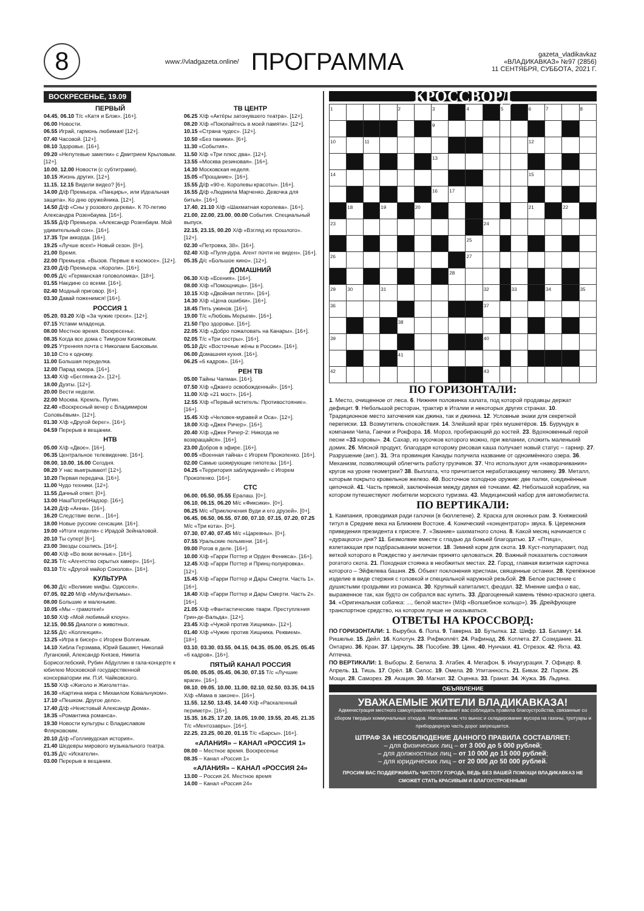8
www://vladgazeta.online/
ПРОГРАММА
gazeta_vladikavkaz
«ВЛАДИКАВКАЗ» №97 (2856)
11 СЕНТЯБРЯ, СУББОТА, 2021 Г.
ВОСКРЕСЕНЬЕ, 19.09
ПЕРВЫЙ
04.45, 06.10 Т/с «Катя и Блэк». [16+].
06.00 Новости.
06.55 Играй, гармонь любимая! [12+].
07.40 Часовой. [12+].
08.10 Здоровье. [16+].
09.20 «Непутевые заметки» с Дмитрием Крыловым. [12+].
10.00, 12.00 Новости (с субтитрами).
10.15 Жизнь других. [12+].
11.15, 12.15 Видели видео? [6+].
14.00 Д/ф Премьера. «Панцирь», или Идеальная защита». Ко дню оружейника. [12+].
14.50 Д/ф «Сны у розового дерева». К 70-летию Александра Розенбаума. [16+].
15.55 Д/ф Премьера. «Александр Розенбаум. Мой удивительный сон». [16+].
17.35 Три аккорда. [16+].
19.25 «Лучше всех!» Новый сезон. [0+].
21.00 Время.
22.00 Премьера. «Вызов. Первые в космосе». [12+].
23.00 Д/ф Премьера. «Короли». [16+].
00.05 Д/с «Германская головоломка». [18+].
01.55 Наедине со всеми. [16+].
02.40 Модный приговор. [6+].
03.30 Давай поженимся! [16+].
РОССИЯ 1
05.20, 03.20 Х/ф «За чужие грехи». [12+].
07.15 Устами младенца.
08.00 Местное время. Воскресенье.
08.35 Когда все дома с Тимуром Кизяковым.
09.25 Утренняя почта с Николаем Басковым.
10.10 Сто к одному.
11.00 Большая переделка.
12.00 Парад юмора. [16+].
13.40 Х/ф «Беглянка-2». [12+].
18.00 Дуэты. [12+].
20.00 Вести недели.
22.00 Москва. Кремль. Путин.
22.40 «Воскресный вечер с Владимиром Соловьёвым». [12+].
01.30 Х/ф «Другой берег». [16+].
04.59 Перерыв в вещании.
НТВ
05.00 Х/ф «Двое». [16+].
06.35 Центральное телевидение. [16+].
08.00, 10.00, 16.00 Сегодня.
08.20 У нас выигрывают! [12+].
10.20 Первая передача. [16+].
11.00 Чудо техники. [12+].
11.55 Дачный ответ. [0+].
13.00 НашПотребНадзор. [16+].
14.20 Д/ф «Анна». [16+].
16.20 Следствие вели... [16+].
18.00 Новые русские сенсации. [16+].
19.00 «Итоги недели» с Ирадой Зейналовой.
20.10 Ты супер! [6+].
23.00 Звезды сошлись. [16+].
00.40 Х/ф «Во веки вечные». [16+].
02.35 Т/с «Агентство скрытых камер». [16+].
03.10 Т/с «Другой майор Соколов». [16+].
КУЛЬТУРА
06.30 Д/с «Великие мифы. Одиссея».
07.05, 02.20 М/ф «Мультфильмы».
08.00 Большие и маленькие.
10.05 «Мы – грамотеи!»
10.50 Х/ф «Мой любимый клоун».
12.15, 00.55 Диалоги о животных.
12.55 Д/с «Коллекция».
13.25 «Игра в бисер» с Игорем Волгиным.
14.10 Хибла Герзмава, Юрий Башмет, Николай Луганский, Александр Князев, Никита Борисоглебский, Рубин Абдуллин в гала-концерте к юбилею Московской государственной консерватории им. П.И. Чайковского.
15.50 Х/ф «Жиголо и Жиголетта».
16.30 «Картина мира с Михаилом Ковальчуком».
17.10 «Пешком. Другое дело».
17.40 Д/ф «Неистовый Александр Дюма».
18.35 «Романтика романса».
19.30 Новости культуры с Владиславом Флярковским.
20.10 Д/ф «Голливудская история».
21.40 Шедевры мирового музыкального театра.
01.35 Д/с «Искатели».
03.00 Перерыв в вещании.
ТВ ЦЕНТР
06.25 Х/ф «Актёры затонувшего театра». [12+].
08.20 Х/ф «Покопайтесь в моей памяти». [12+].
10.15 «Страна чудес». [12+].
10.50 «Без паники». [6+].
11.30 «События».
11.50 Х/ф «Три плюс два». [12+].
13.55 «Москва резиновая». [16+].
14.30 Московская неделя.
15.05 «Прощание». [16+].
15.55 Д/ф «90-е. Королевы красоты». [16+].
16.55 Д/ф «Людмила Марченко. Девочка для битья». [16+].
17.40, 21.10 Х/ф «Шахматная королева». [16+].
21.00, 22.00, 23.00, 00.00 События. Специальный выпуск.
22.15, 23.15, 00.20 Х/ф «Взгляд из прошлого». [12+].
02.30 «Петровка, 38». [16+].
02.40 Х/ф «Пуля-дура. Агент почти не виден». [16+].
05.35 Д/с «Большое кино». [12+].
ДОМАШНИЙ
06.30 Х/ф «Есения». [16+].
08.00 Х/ф «Помощница». [16+].
10.15 Х/ф «Двойная петля». [16+].
14.30 Х/ф «Цена ошибки». [16+].
18.45 Пять ужинов. [16+].
19.00 Т/с «Любовь Мерьем». [16+].
21.50 Про здоровье. [16+].
22.05 Х/ф «Добро пожаловать на Канары». [16+].
02.05 Т/с «Три сестры». [16+].
05.10 Д/с «Восточные жёны в России». [16+].
06.00 Домашняя кухня. [16+].
06.25 «6 кадров». [16+].
РЕН ТВ
05.00 Тайны Чапман. [16+].
07.50 Х/ф «Джанго освобожденный». [16+].
11.00 Х/ф «21 мост». [16+].
12.55 Х/ф «Первый мститель: Противостояние». [16+].
15.45 Х/ф «Человек-муравей и Оса». [12+].
18.00 Х/ф «Джек Ричер». [16+].
20.40 Х/ф «Джек Ричер-2: Никогда не возвращайся». [16+].
23.00 Добров в эфире. [16+].
00.05 «Военная тайна» с Игорем Прокопенко. [16+].
02.00 Самые шокирующие гипотезы. [16+].
04.25 «Территория заблуждений» с Игорем Прокопенко. [16+].
СТС
06.00, 05.50, 05.55 Ералаш. [0+].
06.10, 06.15, 06.20 М/с «Фиксики». [0+].
06.25 М/с «Приключения Вуди и его друзей». [0+].
06.45, 06.50, 06.55, 07.00, 07.10, 07.15, 07.20, 07.25 М/с «Три кота». [0+].
07.30, 07.40, 07.45 М/с «Царевны». [0+].
07.55 Уральские пельмени. [16+].
09.00 Рогов в деле. [16+].
10.00 Х/ф «Гарри Поттер и Орден Феникса». [16+].
12.45 Х/ф «Гарри Поттер и Принц-полукровка». [12+].
15.45 Х/ф «Гарри Поттер и Дары Смерти. Часть 1». [16+].
18.40 Х/ф «Гарри Поттер и Дары Смерти. Часть 2». [16+].
21.05 Х/ф «Фантастические твари. Преступления Грин-де-Вальда». [12+].
23.45 Х/ф «Чужой против Хищника». [12+].
01.40 Х/ф «Чужие против Хищника. Реквием». [18+].
03.10, 03.30, 03.55, 04.15, 04.35, 05.00, 05.25, 05.45 «6 кадров». [16+].
ПЯТЫЙ КАНАЛ РОССИЯ
05.00, 05.05, 05.45, 06.30, 07.15 Т/с «Лучшие враги». [16+].
08.10, 09.05, 10.00, 11.00, 02.10, 02.50, 03.35, 04.15 Х/ф «Мама в законе». [16+].
11.55, 12.50, 13.45, 14.40 Х/ф «Раскаленный периметр». [16+].
15.35, 16.25, 17.20, 18.05, 19.00, 19.55, 20.45, 21.35 Т/с «Ментозавры». [16+].
22.25, 23.25, 00.20, 01.15 Т/с «Барсы». [16+].
«АЛАНИЯ» – КАНАЛ «РОССИЯ 1»
08.00 – Местное время. Воскресенье
08.35 – Канал «Россия 1»
«АЛАНИЯ» – КАНАЛ «РОССИЯ 24»
13.00 – Россия 24. Местное время
14.00 – Канал «Россия 24»
КРОССВОРД
| 1 | | | | 2 | | 3 | | 4 | | 5 | | 6 | 7 | | 8 |
| | | | | | | 9 | | | | | | | | | |
| 10 | | 11 | | | | | | | | | | 12 | | | |
| | | | | | | 13 | | | | | | | | | |
| 14 | | | | | | | | | | | | 15 | | | |
| | | | | | | 16 | 17 | | | | | | | | |
| | 18 | | 19 | | 20 | | | | | | | 21 | | 22 | |
| 23 | | | | | | | | | 24 | | | | | | |
| | | | | | | | | 25 | | | | | | | |
| 26 | | | | | | | | 27 | | | | | | | |
| | | | | | | | 28 | | | | | | | | |
| 29 | 30 | | 31 | | | | | | 32 | | 33 | | 34 | | 35 |
| 36 | | | | | | | | | 37 | | | | | | |
| | | | | 38 | | | | | | | | | | | |
| 39 | | | | | | | | | 40 | | | | | | |
| | | | | 41 | | | | | | | | | | | |
| 42 | | | | | | | | | 43 | | | | | | |
ПО ГОРИЗОНТАЛИ:
1. Место, очищенное от леса. 6. Нижняя половинка халата, под которой продавцы держат дефицит. 9. Небольшой ресторан, трактир в Италии и некоторых других странах. 10. Традиционное место заточения как джина, так и джинна. 12. Условные знаки для секретной переписки. 13. Возмутитель спокойствия. 14. Злейший враг трёх мушкетёров. 15. Бурундук в компании Чипа, Гаечки и Рокфора. 16. Мороз, пробирающий до костей. 23. Вдохновенный герой песни «33 коровы». 24. Сахар, из кусочков которого можно, при желании, сложить маленький домик. 26. Мясной продукт, благодаря которому рисовая каша получает новый статус – гарнир. 27. Разрушение (ант.). 31. Эта провинция Канады получила название от одноимённого озера. 36. Механизм, позволяющий облегчить работу грузчиков. 37. Что используют для «наворачивания» кругов на уроке геометрии? 38. Выплата, что причитается неработающему человеку. 39. Металл, которым покрыто кровельное железо. 40. Восточное холодное оружие: две палки, соединённые цепочкой. 41. Часть прямой, заключённая между двумя её точками. 42. Небольшой кораблик, на котором путешествуют любители морского туризма. 43. Медицинский набор для автомобилиста.
ПО ВЕРТИКАЛИ:
1. Кампания, проводимая ради галочки (в бюллетене). 2. Краска для оконных рам. 3. Княжеский титул в Средние века на Ближнем Востоке. 4. Конический «концентратор» звука. 5. Церемония приведения президента к присяге. 7. «Звание» шахматного слона. 8. Какой месяц начинается с «дурацкого» дня? 11. Безмолвие вместе с гладью да божьей благодатью. 17. «Птица», взлетающая при подбрасывании монетки. 18. Зимний корм для скота. 19. Куст-полупаразит, под веткой которого в Рождество у англичан принято целоваться. 20. Важный показатель состояния рогатого скота. 21. Походная стоянка в необжитых местах. 22. Город, главная визитная карточка которого – Эйфелева башня. 25. Объект поклонения христиан, священные останки. 28. Крепёжное изделие в виде стержня с головкой и специальной наружной резьбой. 29. Белое растение с душистыми гроздьями из романса. 30. Крупный капиталист, феодал. 32. Мнение шефа о вас, выраженное так, как будто он собрался вас купить. 33. Драгоценный камень тёмно-красного цвета. 34. «Оригинальная собачка: ..., белой масти» (М/ф «Волшебное кольцо»). 35. Дрейфующее транспортное средство, на котором лучше не оказываться.
ОТВЕТЫ НА КРОССВОРД:
ПО ГОРИЗОНТАЛИ: 1. Вырубка. 6. Пола. 9. Таверна. 10. Бутылка. 12. Шифр. 13. Баламут. 14. Ришелье. 15. Дейл. 16. Колотун. 23. Рифмоплёт. 24. Рафинад. 26. Котлета. 27. Созидание. 31. Онтарио. 36. Кран. 37. Циркуль. 38. Пособие. 39. Цинк. 40. Нунчаки. 41. Отрезок. 42. Яхта. 43. Аптечка.
ПО ВЕРТИКАЛИ: 1. Выборы. 2. Белила. 3. Атабек. 4. Мегафон. 5. Инаугурация. 7. Офицер. 8. Апрель. 11. Тишь. 17. Орёл. 18. Силос. 19. Омела. 20. Упитанность. 21. Бивак. 22. Париж. 25. Мощи. 28. Саморез. 29. Акация. 30. Магнат. 32. Оценка. 33. Гранат. 34. Жужа. 35. Льдина.
ОБЪЯВЛЕНИЕ
УВАЖАЕМЫЕ ЖИТЕЛИ ВЛАДИКАВКАЗА!
Администрация местного самоуправления призывает вас соблюдать правила благоустройства, связанные со сбором твердых коммунальных отходов. Напоминаем, что вынос и складирование мусора на газоны, тротуары и прибордюрную часть дорог запрещается.
ШТРАФ ЗА НЕСОБЛЮДЕНИЕ ДАННОГО ПРАВИЛА СОСТАВЛЯЕТ:
– для физических лиц – от 3 000 до 5 000 рублей;
– для должностных лиц – от 10 000 до 15 000 рублей;
– для юридических лиц – от 20 000 до 50 000 рублей.
ПРОСИМ ВАС ПОДДЕРЖИВАТЬ ЧИСТОТУ ГОРОДА, ВЕДЬ БЕЗ ВАШЕЙ ПОМОЩИ ВЛАДИКАВКАЗ НЕ СМОЖЕТ СТАТЬ КРАСИВЫМ И БЛАГОУСТРОЕННЫМ!